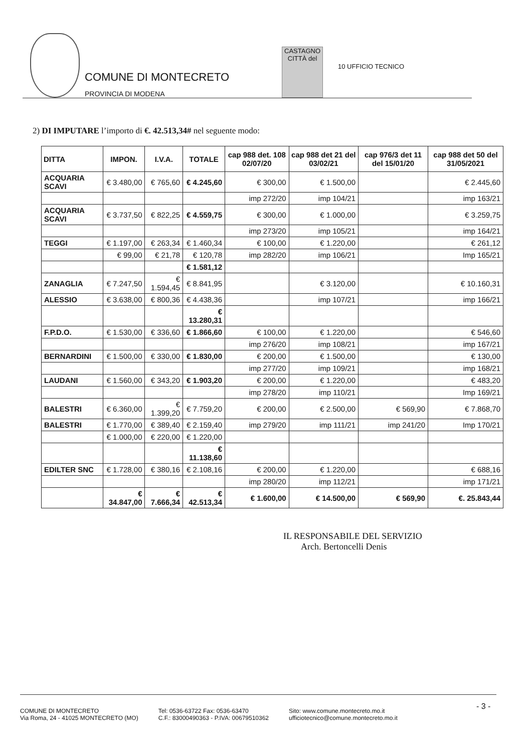COMUNE DI MONTECRETO
PROVINCIA DI MODENA
CASTAGNO
CITTÀ del
10 UFFICIO TECNICO
2) DI IMPUTARE l’importo di €. 42.513,34# nel seguente modo:
| DITTA | IMPON. | I.V.A. | TOTALE | cap 988 det. 108 02/07/20 | cap 988 det 21 del 03/02/21 | cap 976/3 det 11 del 15/01/20 | cap 988 det 50 del 31/05/2021 |
| --- | --- | --- | --- | --- | --- | --- | --- |
| ACQUARIA SCAVI | € 3.480,00 | € 765,60 | € 4.245,60 | € 300,00 | € 1.500,00 | | € 2.445,60 |
| | | | | imp 272/20 | imp 104/21 | | imp 163/21 |
| ACQUARIA SCAVI | € 3.737,50 | € 822,25 | € 4.559,75 | € 300,00 | € 1.000,00 | | € 3.259,75 |
| | | | | imp 273/20 | imp 105/21 | | imp 164/21 |
| TEGGI | € 1.197,00 | € 263,34 | € 1.460,34 | € 100,00 | € 1.220,00 | | € 261,12 |
| | € 99,00 | € 21,78 | € 120,78 | imp 282/20 | imp 106/21 | | Imp 165/21 |
| | | | € 1.581,12 | | | | |
| ZANAGLIA | € 7.247,50 | € 1.594,45 | € 8.841,95 | | € 3.120,00 | | € 10.160,31 |
| ALESSIO | € 3.638,00 | € 800,36 | € 4.438,36 | | imp 107/21 | | imp 166/21 |
| | | | € 13.280,31 | | | | |
| F.P.D.O. | € 1.530,00 | € 336,60 | € 1.866,60 | € 100,00 | € 1.220,00 | | € 546,60 |
| | | | | imp 276/20 | imp 108/21 | | imp 167/21 |
| BERNARDINI | € 1.500,00 | € 330,00 | € 1.830,00 | € 200,00 | € 1.500,00 | | € 130,00 |
| | | | | imp 277/20 | imp 109/21 | | imp 168/21 |
| LAUDANI | € 1.560,00 | € 343,20 | € 1.903,20 | € 200,00 | € 1.220,00 | | € 483,20 |
| | | | | imp 278/20 | imp 110/21 | | Imp 169/21 |
| BALESTRI | € 6.360,00 | € 1.399,20 | € 7.759,20 | € 200,00 | € 2.500,00 | € 569,90 | € 7.868,70 |
| BALESTRI | € 1.770,00 | € 389,40 | € 2.159,40 | imp 279/20 | imp 111/21 | imp 241/20 | Imp 170/21 |
| | € 1.000,00 | € 220,00 | € 1.220,00 | | | | |
| | | | € 11.138,60 | | | | |
| EDILTER SNC | € 1.728,00 | € 380,16 | € 2.108,16 | € 200,00 | € 1.220,00 | | € 688,16 |
| | | | | imp 280/20 | imp 112/21 | | imp 171/21 |
| | € 34.847,00 | € 7.666,34 | € 42.513,34 | € 1.600,00 | € 14.500,00 | € 569,90 | €. 25.843,44 |
IL RESPONSABILE DEL SERVIZIO
Arch. Bertoncelli Denis
COMUNE DI MONTECRETO
Via Roma, 24 - 41025 MONTECRETO (MO)
Tel: 0536-63722 Fax: 0536-63470
C.F.: 83000490363 - P.IVA: 00679510362
Sito: www.comune.montecreto.mo.it
ufficiotecnico@comune.montecreto.mo.it
- 3 -